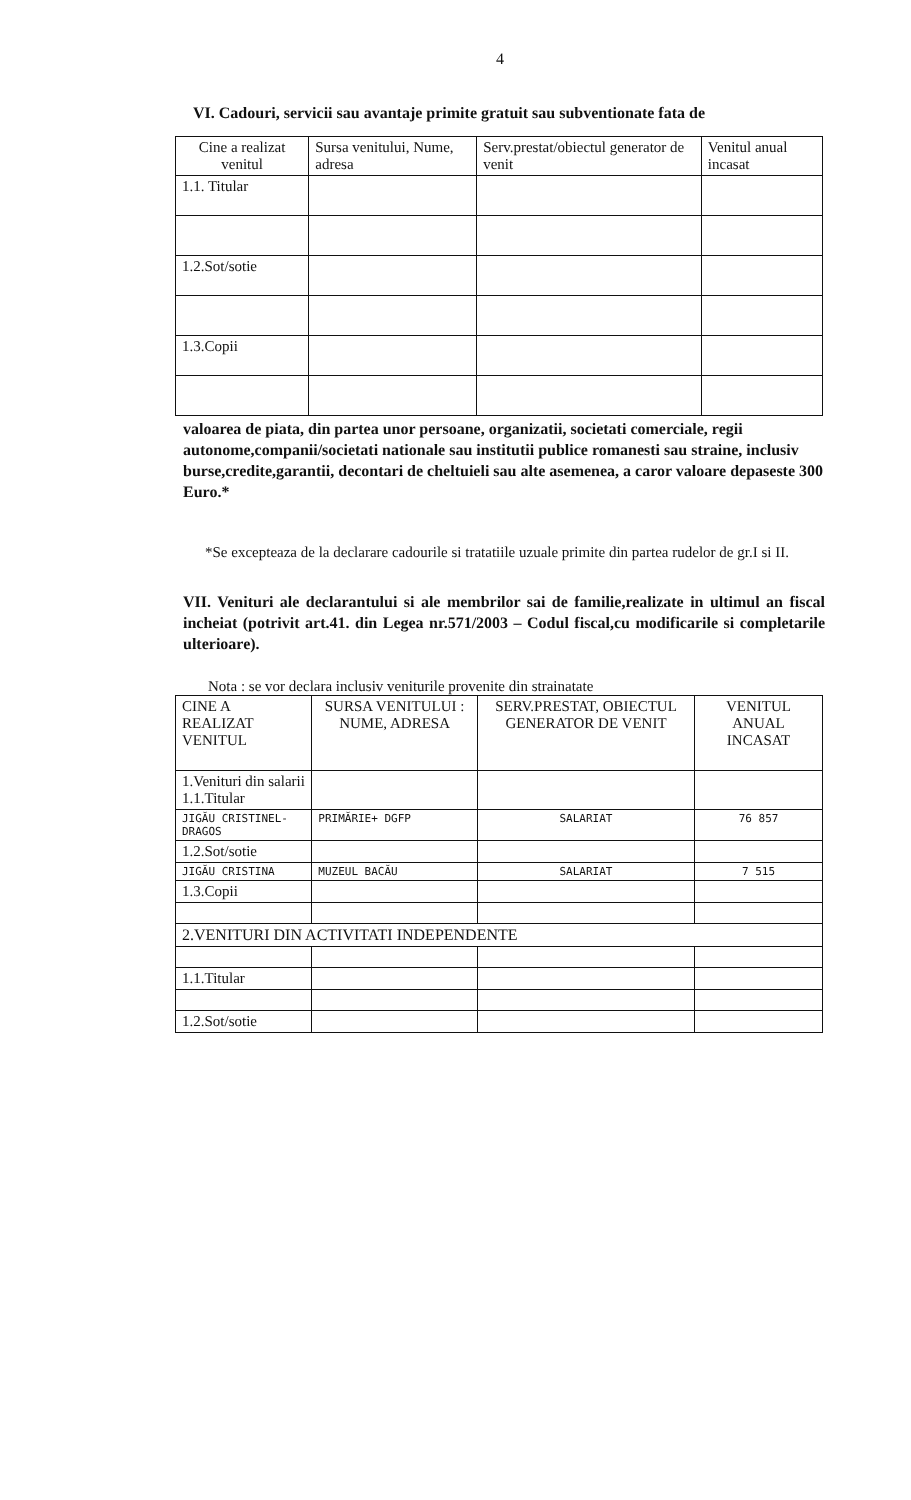4
VI. Cadouri, servicii sau avantaje primite gratuit sau subventionate fata de
| Cine a realizat venitul | Sursa venitului, Nume, adresa | Serv.prestat/obiectul generator de venit | Venitul anual incasat |
| --- | --- | --- | --- |
| 1.1. Titular | | | |
| 1.2.Sot/sotie | | | |
| 1.3.Copii | | | |
valoarea de piata, din partea unor persoane, organizatii, societati comerciale, regii autonome,companii/societati nationale sau institutii publice romanesti sau straine, inclusiv burse,credite,garantii, decontari de cheltuieli sau alte asemenea, a caror valoare depaseste 300 Euro.*
*Se excepteaza de la declarare cadourile si tratatiile uzuale primite din partea rudelor de gr.I si II.
VII. Venituri ale declarantului si ale membrilor sai de familie,realizate in ultimul an fiscal incheiat (potrivit art.41. din Legea nr.571/2003 – Codul fiscal,cu modificarile si completarile ulterioare).
Nota : se vor declara inclusiv veniturile provenite din strainatate
| CINE A REALIZAT VENITUL | SURSA VENITULUI : NUME, ADRESA | SERV.PRESTAT, OBIECTUL GENERATOR DE VENIT | VENITUL ANUAL INCASAT |
| --- | --- | --- | --- |
| 1.Venituri din salarii 1.1.Titular | | | |
| JIGĂU CRISTINEL-DRAGOS | PRIMĂRIE+ DGFP | SALARIAT | 76 857 |
| 1.2.Sot/sotie | | | |
| JIGĂU CRISTINA | MUZEUL BACĂU | SALARIAT | 7 515 |
| 1.3.Copii | | | |
| 2.VENITURI DIN ACTIVITATI INDEPENDENTE | | | |
| 1.1.Titular | | | |
| 1.2.Sot/sotie | | | |